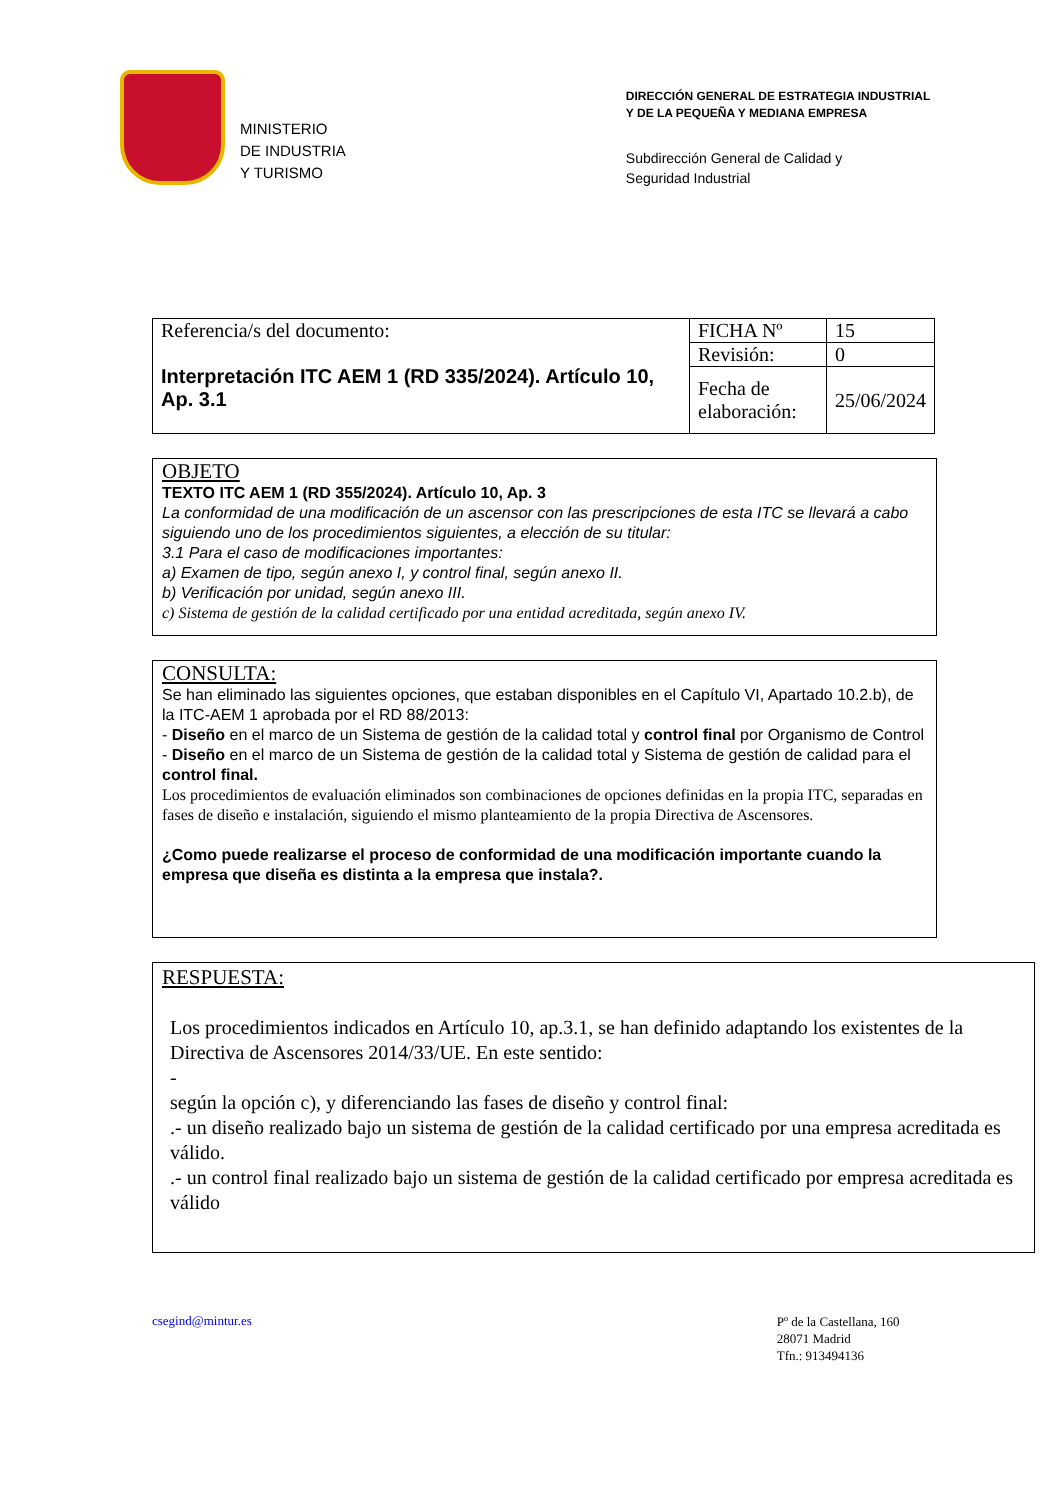MINISTERIO
DE INDUSTRIA
Y TURISMO
DIRECCIÓN GENERAL DE ESTRATEGIA INDUSTRIAL
Y DE LA PEQUEÑA Y MEDIANA EMPRESA
Subdirección General de Calidad y
Seguridad Industrial
| Referencia/s del documento: Interpretación ITC AEM 1 (RD 335/2024). Artículo 10, Ap. 3.1 | FICHA Nº | 15 |
| | Revisión: | 0 |
| | Fecha de elaboración: | 25/06/2024 |
OBJETO
TEXTO ITC AEM 1 (RD 355/2024). Artículo 10, Ap. 3
La conformidad de una modificación de un ascensor con las prescripciones de esta ITC se llevará a cabo siguiendo uno de los procedimientos siguientes, a elección de su titular:
3.1 Para el caso de modificaciones importantes:
a) Examen de tipo, según anexo I, y control final, según anexo II.
b) Verificación por unidad, según anexo III.
c) Sistema de gestión de la calidad certificado por una entidad acreditada, según anexo IV.
CONSULTA:
Se han eliminado las siguientes opciones, que estaban disponibles en el Capítulo VI, Apartado 10.2.b), de la ITC-AEM 1 aprobada por el RD 88/2013:
- Diseño en el marco de un Sistema de gestión de la calidad total y control final por Organismo de Control
- Diseño en el marco de un Sistema de gestión de la calidad total y Sistema de gestión de calidad para el control final.
Los procedimientos de evaluación eliminados son combinaciones de opciones definidas en la propia ITC, separadas en fases de diseño e instalación, siguiendo el mismo planteamiento de la propia Directiva de Ascensores.
¿Como puede realizarse el proceso de conformidad de una modificación importante cuando la empresa que diseña es distinta a la empresa que instala?.
RESPUESTA:
Los procedimientos indicados en Artículo 10, ap.3.1, se han definido adaptando los existentes de la Directiva de Ascensores 2014/33/UE. En este sentido:
-
según la opción c), y diferenciando las fases de diseño y control final:
.- un diseño realizado bajo un sistema de gestión de la calidad certificado por una empresa acreditada es válido.
.- un control final realizado bajo un sistema de gestión de la calidad certificado por empresa acreditada es válido
csegind@mintur.es
Pº de la Castellana, 160
28071 Madrid
Tfn.: 913494136